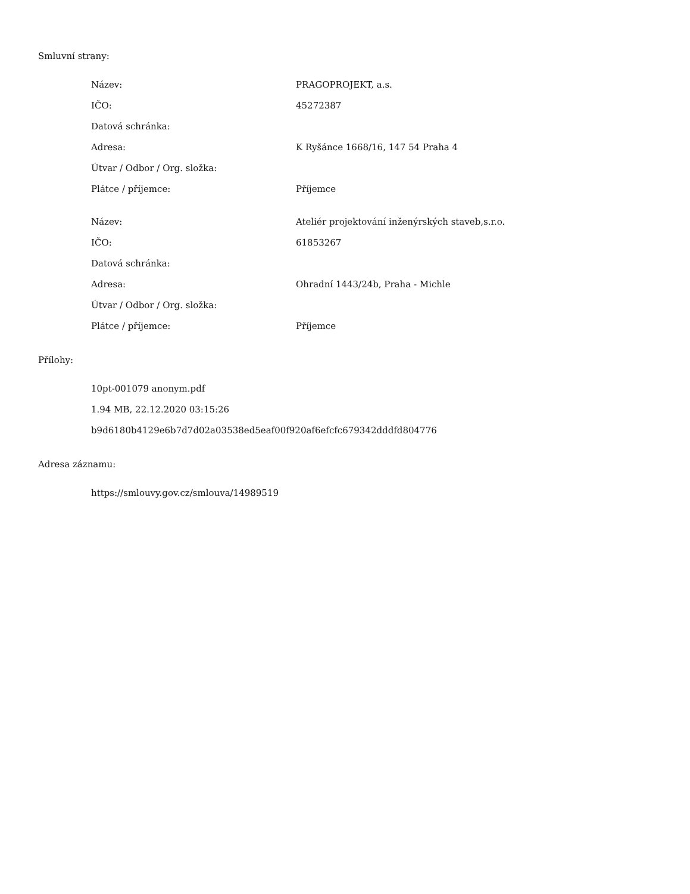Smluvní strany:
| Název: | PRAGOPROJEKT, a.s. |
| IČO: | 45272387 |
| Datová schránka: | |
| Adresa: | K Ryšánce 1668/16, 147 54 Praha 4 |
| Útvar / Odbor / Org. složka: | |
| Plátce / příjemce: | Příjemce |
| Název: | Ateliér projektování inženýrských staveb,s.r.o. |
| IČO: | 61853267 |
| Datová schránka: | |
| Adresa: | Ohradní 1443/24b, Praha - Michle |
| Útvar / Odbor / Org. složka: | |
| Plátce / příjemce: | Příjemce |
Přílohy:
10pt-001079 anonym.pdf
1.94 MB, 22.12.2020 03:15:26
b9d6180b4129e6b7d7d02a03538ed5eaf00f920af6efcfc679342dddfd804776
Adresa záznamu:
https://smlouvy.gov.cz/smlouva/14989519